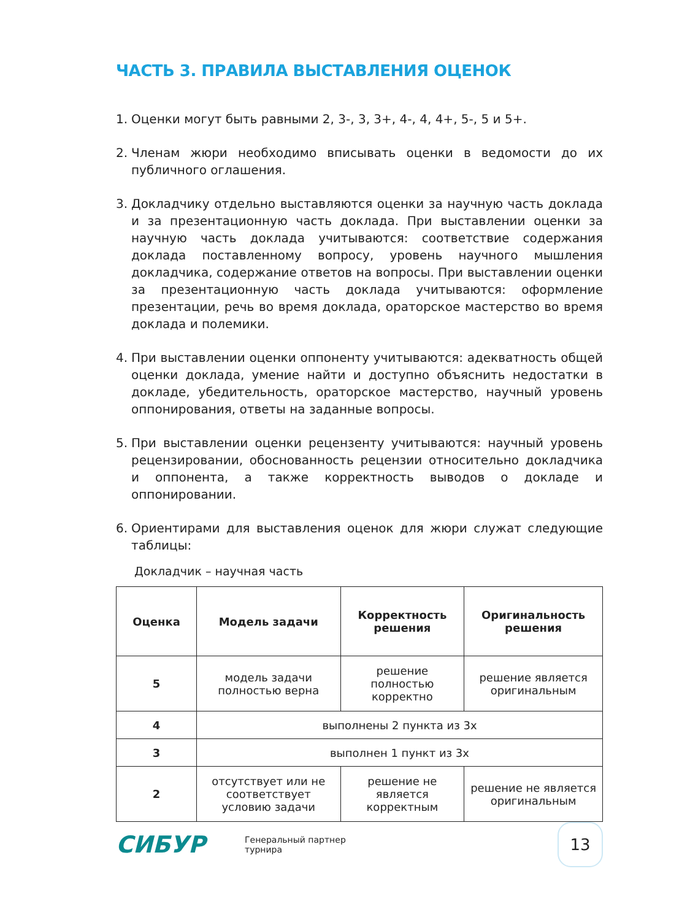ЧАСТЬ 3. ПРАВИЛА ВЫСТАВЛЕНИЯ ОЦЕНОК
1. Оценки могут быть равными 2, 3-, 3, 3+, 4-, 4, 4+, 5-, 5 и 5+.
2. Членам жюри необходимо вписывать оценки в ведомости до их публичного оглашения.
3. Докладчику отдельно выставляются оценки за научную часть доклада и за презентационную часть доклада. При выставлении оценки за научную часть доклада учитываются: соответствие содержания доклада поставленному вопросу, уровень научного мышления докладчика, содержание ответов на вопросы. При выставлении оценки за презентационную часть доклада учитываются: оформление презентации, речь во время доклада, ораторское мастерство во время доклада и полемики.
4. При выставлении оценки оппоненту учитываются: адекватность общей оценки доклада, умение найти и доступно объяснить недостатки в докладе, убедительность, ораторское мастерство, научный уровень оппонирования, ответы на заданные вопросы.
5. При выставлении оценки рецензенту учитываются: научный уровень рецензировании, обоснованность рецензии относительно докладчика и оппонента, а также корректность выводов о докладе и оппонировании.
6. Ориентирами для выставления оценок для жюри служат следующие таблицы:
Докладчик – научная часть
| Оценка | Модель задачи | Корректность решения | Оригинальность решения |
| --- | --- | --- | --- |
| 5 | модель задачи полностью верна | решение полностью корректно | решение является оригинальным |
| 4 | выполнены 2 пункта из 3х | | |
| 3 | выполнен 1 пункт из 3х | | |
| 2 | отсутствует или не соответствует условию задачи | решение не является корректным | решение не является оригинальным |
СИБУР
Генеральный партнер
турнира
13